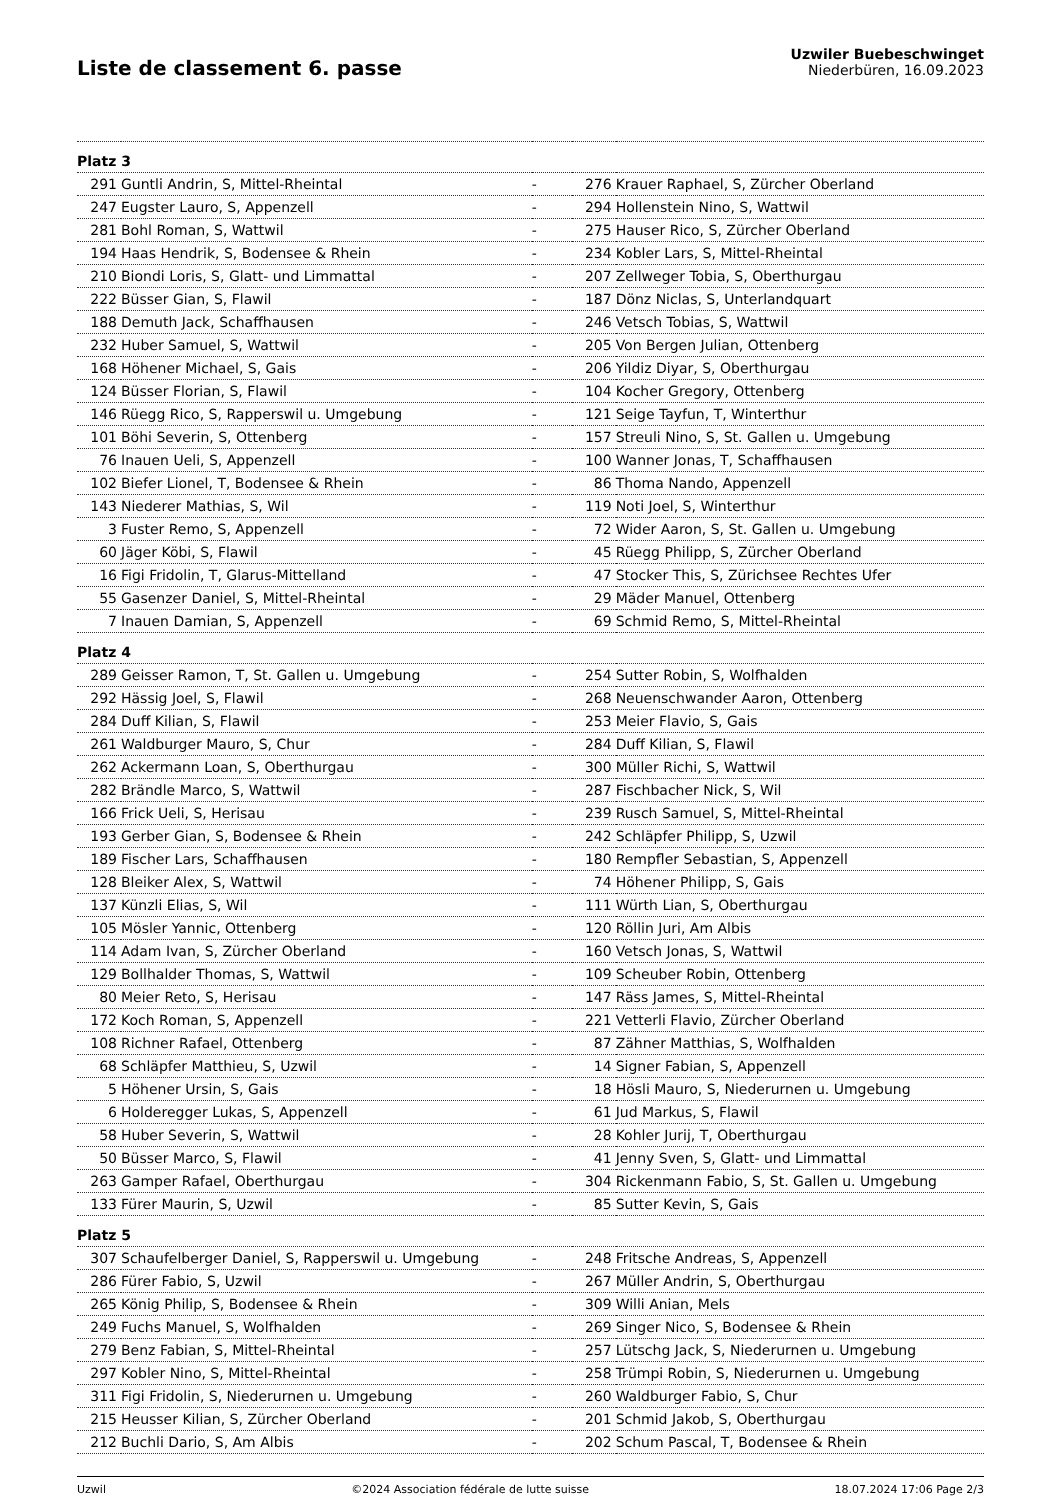Liste de classement 6. passe
Uzwiler Buebeschwinget
Niederbüren, 16.09.2023
| Platz 3 | | | | |
| 291 | Guntli Andrin, S, Mittel-Rheintal | - | 276 | Krauer Raphael, S, Zürcher Oberland |
| 247 | Eugster Lauro, S, Appenzell | - | 294 | Hollenstein Nino, S, Wattwil |
| 281 | Bohl Roman, S, Wattwil | - | 275 | Hauser Rico, S, Zürcher Oberland |
| 194 | Haas Hendrik, S, Bodensee & Rhein | - | 234 | Kobler Lars, S, Mittel-Rheintal |
| 210 | Biondi Loris, S, Glatt- und Limmattal | - | 207 | Zellweger Tobia, S, Oberthurgau |
| 222 | Büsser Gian, S, Flawil | - | 187 | Dönz Niclas, S, Unterlandquart |
| 188 | Demuth Jack, Schaffhausen | - | 246 | Vetsch Tobias, S, Wattwil |
| 232 | Huber Samuel, S, Wattwil | - | 205 | Von Bergen Julian, Ottenberg |
| 168 | Höhener Michael, S, Gais | - | 206 | Yildiz Diyar, S, Oberthurgau |
| 124 | Büsser Florian, S, Flawil | - | 104 | Kocher Gregory, Ottenberg |
| 146 | Rüegg Rico, S, Rapperswil u. Umgebung | - | 121 | Seige Tayfun, T, Winterthur |
| 101 | Böhi Severin, S, Ottenberg | - | 157 | Streuli Nino, S, St. Gallen u. Umgebung |
| 76 | Inauen Ueli, S, Appenzell | - | 100 | Wanner Jonas, T, Schaffhausen |
| 102 | Biefer Lionel, T, Bodensee & Rhein | - | 86 | Thoma Nando, Appenzell |
| 143 | Niederer Mathias, S, Wil | - | 119 | Noti Joel, S, Winterthur |
| 3 | Fuster Remo, S, Appenzell | - | 72 | Wider Aaron, S, St. Gallen u. Umgebung |
| 60 | Jäger Köbi, S, Flawil | - | 45 | Rüegg Philipp, S, Zürcher Oberland |
| 16 | Figi Fridolin, T, Glarus-Mittelland | - | 47 | Stocker This, S, Zürichsee Rechtes Ufer |
| 55 | Gasenzer Daniel, S, Mittel-Rheintal | - | 29 | Mäder Manuel, Ottenberg |
| 7 | Inauen Damian, S, Appenzell | - | 69 | Schmid Remo, S, Mittel-Rheintal |
| Platz 4 | | | | |
| 289 | Geisser Ramon, T, St. Gallen u. Umgebung | - | 254 | Sutter Robin, S, Wolfhalden |
| 292 | Hässig Joel, S, Flawil | - | 268 | Neuenschwander Aaron, Ottenberg |
| 284 | Duff Kilian, S, Flawil | - | 253 | Meier Flavio, S, Gais |
| 261 | Waldburger Mauro, S, Chur | - | 284 | Duff Kilian, S, Flawil |
| 262 | Ackermann Loan, S, Oberthurgau | - | 300 | Müller Richi, S, Wattwil |
| 282 | Brändle Marco, S, Wattwil | - | 287 | Fischbacher Nick, S, Wil |
| 166 | Frick Ueli, S, Herisau | - | 239 | Rusch Samuel, S, Mittel-Rheintal |
| 193 | Gerber Gian, S, Bodensee & Rhein | - | 242 | Schläpfer Philipp, S, Uzwil |
| 189 | Fischer Lars, Schaffhausen | - | 180 | Rempfler Sebastian, S, Appenzell |
| 128 | Bleiker Alex, S, Wattwil | - | 74 | Höhener Philipp, S, Gais |
| 137 | Künzli Elias, S, Wil | - | 111 | Würth Lian, S, Oberthurgau |
| 105 | Mösler Yannic, Ottenberg | - | 120 | Röllin Juri, Am Albis |
| 114 | Adam Ivan, S, Zürcher Oberland | - | 160 | Vetsch Jonas, S, Wattwil |
| 129 | Bollhalder Thomas, S, Wattwil | - | 109 | Scheuber Robin, Ottenberg |
| 80 | Meier Reto, S, Herisau | - | 147 | Räss James, S, Mittel-Rheintal |
| 172 | Koch Roman, S, Appenzell | - | 221 | Vetterli Flavio, Zürcher Oberland |
| 108 | Richner Rafael, Ottenberg | - | 87 | Zähner Matthias, S, Wolfhalden |
| 68 | Schläpfer Matthieu, S, Uzwil | - | 14 | Signer Fabian, S, Appenzell |
| 5 | Höhener Ursin, S, Gais | - | 18 | Hösli Mauro, S, Niederurnen u. Umgebung |
| 6 | Holderegger Lukas, S, Appenzell | - | 61 | Jud Markus, S, Flawil |
| 58 | Huber Severin, S, Wattwil | - | 28 | Kohler Jurij, T, Oberthurgau |
| 50 | Büsser Marco, S, Flawil | - | 41 | Jenny Sven, S, Glatt- und Limmattal |
| 263 | Gamper Rafael, Oberthurgau | - | 304 | Rickenmann Fabio, S, St. Gallen u. Umgebung |
| 133 | Fürer Maurin, S, Uzwil | - | 85 | Sutter Kevin, S, Gais |
| Platz 5 | | | | |
| 307 | Schaufelberger Daniel, S, Rapperswil u. Umgebung | - | 248 | Fritsche Andreas, S, Appenzell |
| 286 | Fürer Fabio, S, Uzwil | - | 267 | Müller Andrin, S, Oberthurgau |
| 265 | König Philip, S, Bodensee & Rhein | - | 309 | Willi Anian, Mels |
| 249 | Fuchs Manuel, S, Wolfhalden | - | 269 | Singer Nico, S, Bodensee & Rhein |
| 279 | Benz Fabian, S, Mittel-Rheintal | - | 257 | Lütschg Jack, S, Niederurnen u. Umgebung |
| 297 | Kobler Nino, S, Mittel-Rheintal | - | 258 | Trümpi Robin, S, Niederurnen u. Umgebung |
| 311 | Figi Fridolin, S, Niederurnen u. Umgebung | - | 260 | Waldburger Fabio, S, Chur |
| 215 | Heusser Kilian, S, Zürcher Oberland | - | 201 | Schmid Jakob, S, Oberthurgau |
| 212 | Buchli Dario, S, Am Albis | - | 202 | Schum Pascal, T, Bodensee & Rhein |
Uzwil ©2024 Association fédérale de lutte suisse 18.07.2024 17:06 Page 2/3